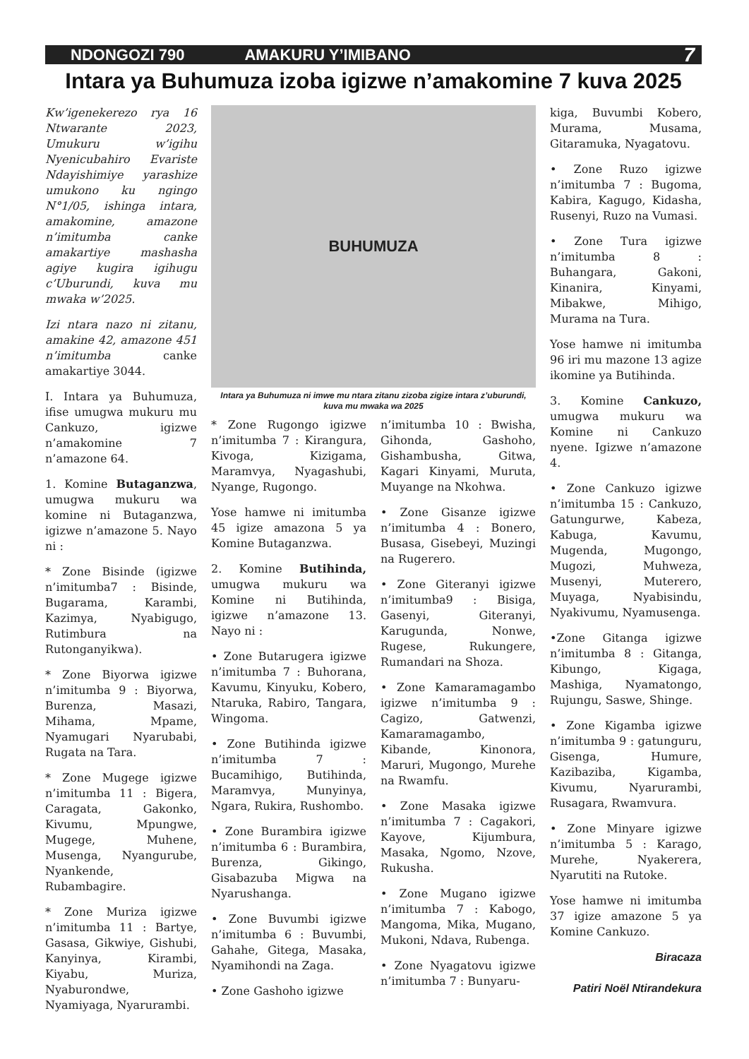NDONGOZI 790 AMAKURU Y’IMIBANO 7
Intara ya Buhumuza izoba igizwe n’amakomine 7 kuva 2025
Kw’igenekerezo rya 16 Ntwarante 2023, Umukuru w’igihu Nyenicubahiro Evariste Ndayishimiye yarashize umukono ku ngingo N°1/05, ishinga intara, amakomine, amazone n’imitumba canke amakartiye mashasha agiye kugira igihugu c’Uburundi, kuva mu mwaka w’2025.
Izi ntara nazo ni zitanu, amakine 42, amazone 451 n’imitumba canke amakartiye 3044.
I. Intara ya Buhumuza, ifise umugwa mukuru mu Cankuzo, igizwe n’amakomine 7 n’amazone 64.
1. Komine Butaganzwa, umugwa mukuru wa komine ni Butaganzwa, igizwe n’amazone 5. Nayo ni :
* Zone Bisinde (igizwe n’imitumba7 : Bisinde, Bugarama, Karambi, Kazimya, Nyabigugo, Rutimbura na Rutonganyikwa).
* Zone Biyorwa igizwe n’imitumba 9 : Biyorwa, Burenza, Masazi, Mihama, Mpame, Nyamugari Nyarubabi, Rugata na Tara.
* Zone Mugege igizwe n’imitumba 11 : Bigera, Caragata, Gakonko, Kivumu, Mpungwe, Mugege, Muhene, Musenga, Nyangurube, Nyankende, Rubambagire.
* Zone Muriza igizwe n’imitumba 11 : Bartye, Gasasa, Gikwiye, Gishubi, Kanyinya, Kirambi, Kiyabu, Muriza, Nyaburondwe, Nyamiyaga, Nyarurambi.
BUHUMUZA
Intara ya Buhumuza ni imwe mu ntara zitanu zizoba zigize intara z’uburundi, kuva mu mwaka wa 2025
* Zone Rugongo igizwe n’imitumba 7 : Kirangura, Kivoga, Kizigama, Maramvya, Nyagashubi, Nyange, Rugongo.
Yose hamwe ni imitumba 45 igize amazona 5 ya Komine Butaganzwa.
2. Komine Butihinda, umugwa mukuru wa Komine ni Butihinda, igizwe n’amazone 13. Nayo ni :
• Zone Butarugera igizwe n’imitumba 7 : Buhorana, Kavumu, Kinyuku, Kobero, Ntaruka, Rabiro, Tangara, Wingoma.
• Zone Butihinda igizwe n’imitumba 7 : Bucamihigo, Butihinda, Maramvya, Munyinya, Ngara, Rukira, Rushombo.
• Zone Burambira igizwe n’imitumba 6 : Burambira, Burenza, Gikingo, Gisabazuba Migwa na Nyarushanga.
• Zone Buvumbi igizwe n’imitumba 6 : Buvumbi, Gahahe, Gitega, Masaka, Nyamihondi na Zaga.
• Zone Gashoho igizwe
n’imitumba 10 : Bwisha, Gihonda, Gashoho, Gishambusha, Gitwa, Kagari Kinyami, Muruta, Muyange na Nkohwa.
• Zone Gisanze igizwe n’imitumba 4 : Bonero, Busasa, Gisebeyi, Muzingi na Rugerero.
• Zone Giteranyi igizwe n’imitumba9 : Bisiga, Gasenyi, Giteranyi, Karugunda, Nonwe, Rugese, Rukungere, Rumandari na Shoza.
• Zone Kamaramagambo igizwe n’imitumba 9 : Cagizo, Gatwenzi, Kamaramagambo, Kibande, Kinonora, Maruri, Mugongo, Murehe na Rwamfu.
• Zone Masaka igizwe n’imitumba 7 : Cagakori, Kayove, Kijumbura, Masaka, Ngomo, Nzove, Rukusha.
• Zone Mugano igizwe n’imitumba 7 : Kabogo, Mangoma, Mika, Mugano, Mukoni, Ndava, Rubenga.
• Zone Nyagatovu igizwe n’imitumba 7 : Bunyaru-
kiga, Buvumbi Kobero, Murama, Musama, Gitaramuka, Nyagatovu.
• Zone Ruzo igizwe n’imitumba 7 : Bugoma, Kabira, Kagugo, Kidasha, Rusenyi, Ruzo na Vumasi.
• Zone Tura igizwe n’imitumba 8 : Buhangara, Gakoni, Kinanira, Kinyami, Mibakwe, Mihigo, Murama na Tura.
Yose hamwe ni imitumba 96 iri mu mazone 13 agize ikomine ya Butihinda.
3. Komine Cankuzo, umugwa mukuru wa Komine ni Cankuzo nyene. Igizwe n’amazone 4.
• Zone Cankuzo igizwe n’imitumba 15 : Cankuzo, Gatungurwe, Kabeza, Kabuga, Kavumu, Mugenda, Mugongo, Mugozi, Muhweza, Musenyi, Muterero, Muyaga, Nyabisindu, Nyakivumu, Nyamusenga.
•Zone Gitanga igizwe n’imitumba 8 : Gitanga, Kibungo, Kigaga, Mashiga, Nyamatongo, Rujungu, Saswe, Shinge.
• Zone Kigamba igizwe n’imitumba 9 : gatunguru, Gisenga, Humure, Kazibaziba, Kigamba, Kivumu, Nyarurambi, Rusagara, Rwamvura.
• Zone Minyare igizwe n’imitumba 5 : Karago, Murehe, Nyakerera, Nyarutiti na Rutoke.
Yose hamwe ni imitumba 37 igize amazone 5 ya Komine Cankuzo.
Biracaza
Patiri Noël Ntirandekura